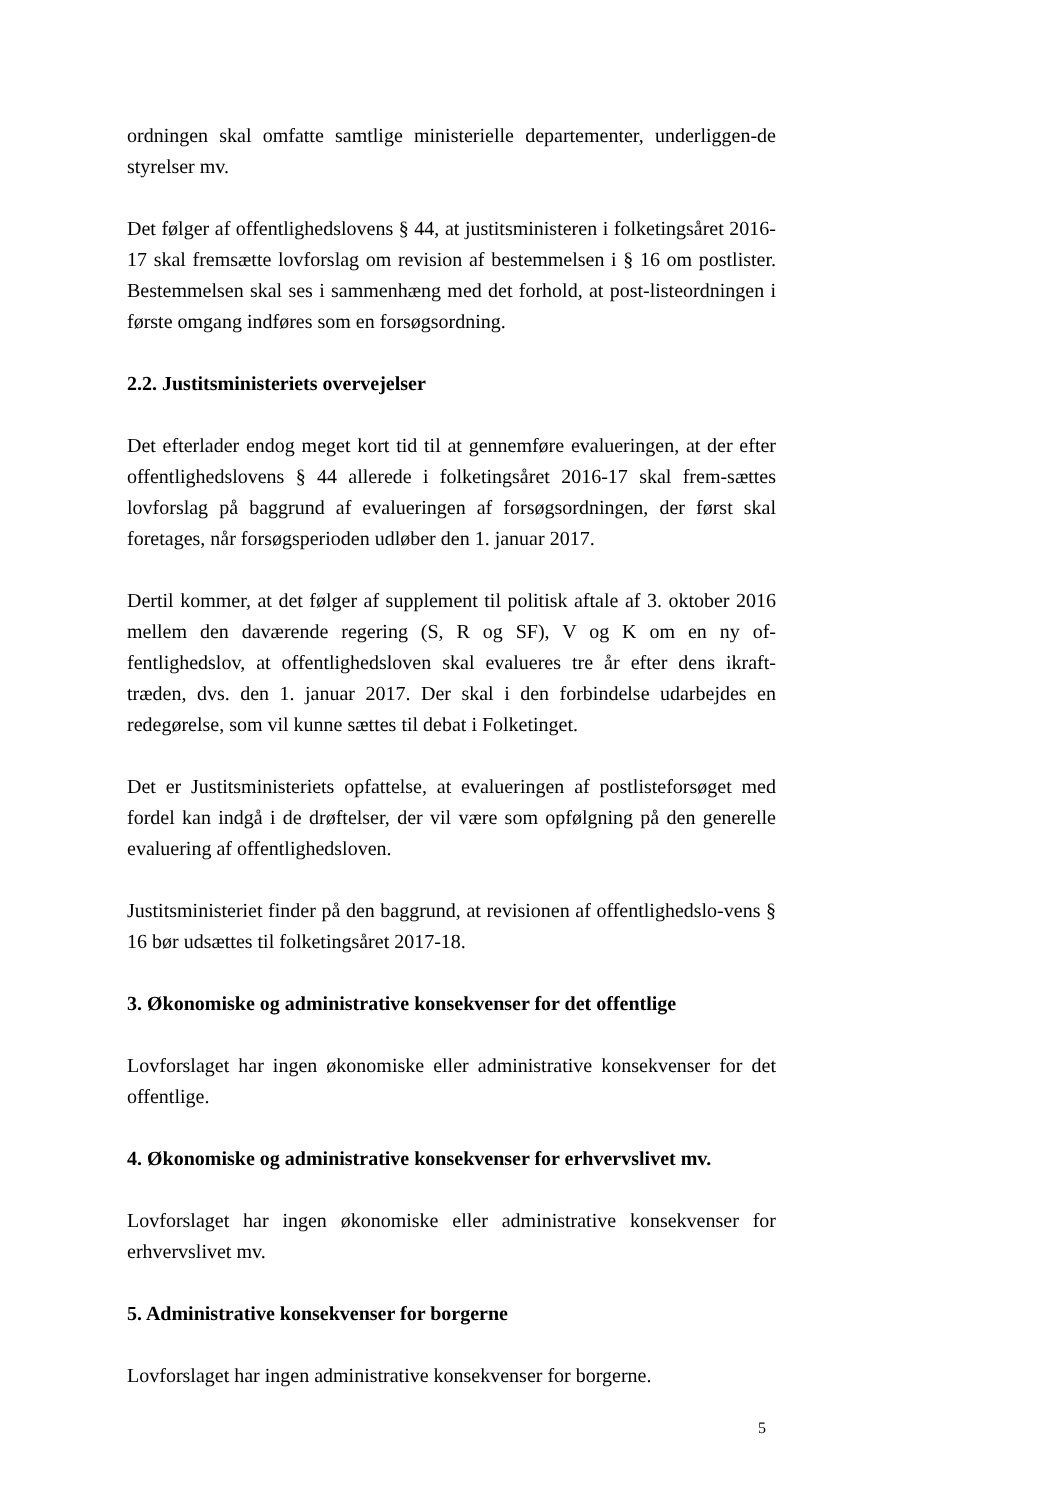ordningen skal omfatte samtlige ministerielle departementer, underliggen-de styrelser mv.
Det følger af offentlighedslovens § 44, at justitsministeren i folketingsåret 2016-17 skal fremsætte lovforslag om revision af bestemmelsen i § 16 om postlister. Bestemmelsen skal ses i sammenhæng med det forhold, at post-listeordningen i første omgang indføres som en forsøgsordning.
2.2. Justitsministeriets overvejelser
Det efterlader endog meget kort tid til at gennemføre evalueringen, at der efter offentlighedslovens § 44 allerede i folketingsåret 2016-17 skal frem-sættes lovforslag på baggrund af evalueringen af forsøgsordningen, der først skal foretages, når forsøgsperioden udløber den 1. januar 2017.
Dertil kommer, at det følger af supplement til politisk aftale af 3. oktober 2016 mellem den daværende regering (S, R og SF), V og K om en ny of-fentlighedslov, at offentlighedsloven skal evalueres tre år efter dens ikraft-træden, dvs. den 1. januar 2017. Der skal i den forbindelse udarbejdes en redegørelse, som vil kunne sættes til debat i Folketinget.
Det er Justitsministeriets opfattelse, at evalueringen af postlisteforsøget med fordel kan indgå i de drøftelser, der vil være som opfølgning på den generelle evaluering af offentlighedsloven.
Justitsministeriet finder på den baggrund, at revisionen af offentlighedslo-vens § 16 bør udsættes til folketingsåret 2017-18.
3. Økonomiske og administrative konsekvenser for det offentlige
Lovforslaget har ingen økonomiske eller administrative konsekvenser for det offentlige.
4. Økonomiske og administrative konsekvenser for erhvervslivet mv.
Lovforslaget har ingen økonomiske eller administrative konsekvenser for erhvervslivet mv.
5. Administrative konsekvenser for borgerne
Lovforslaget har ingen administrative konsekvenser for borgerne.
5